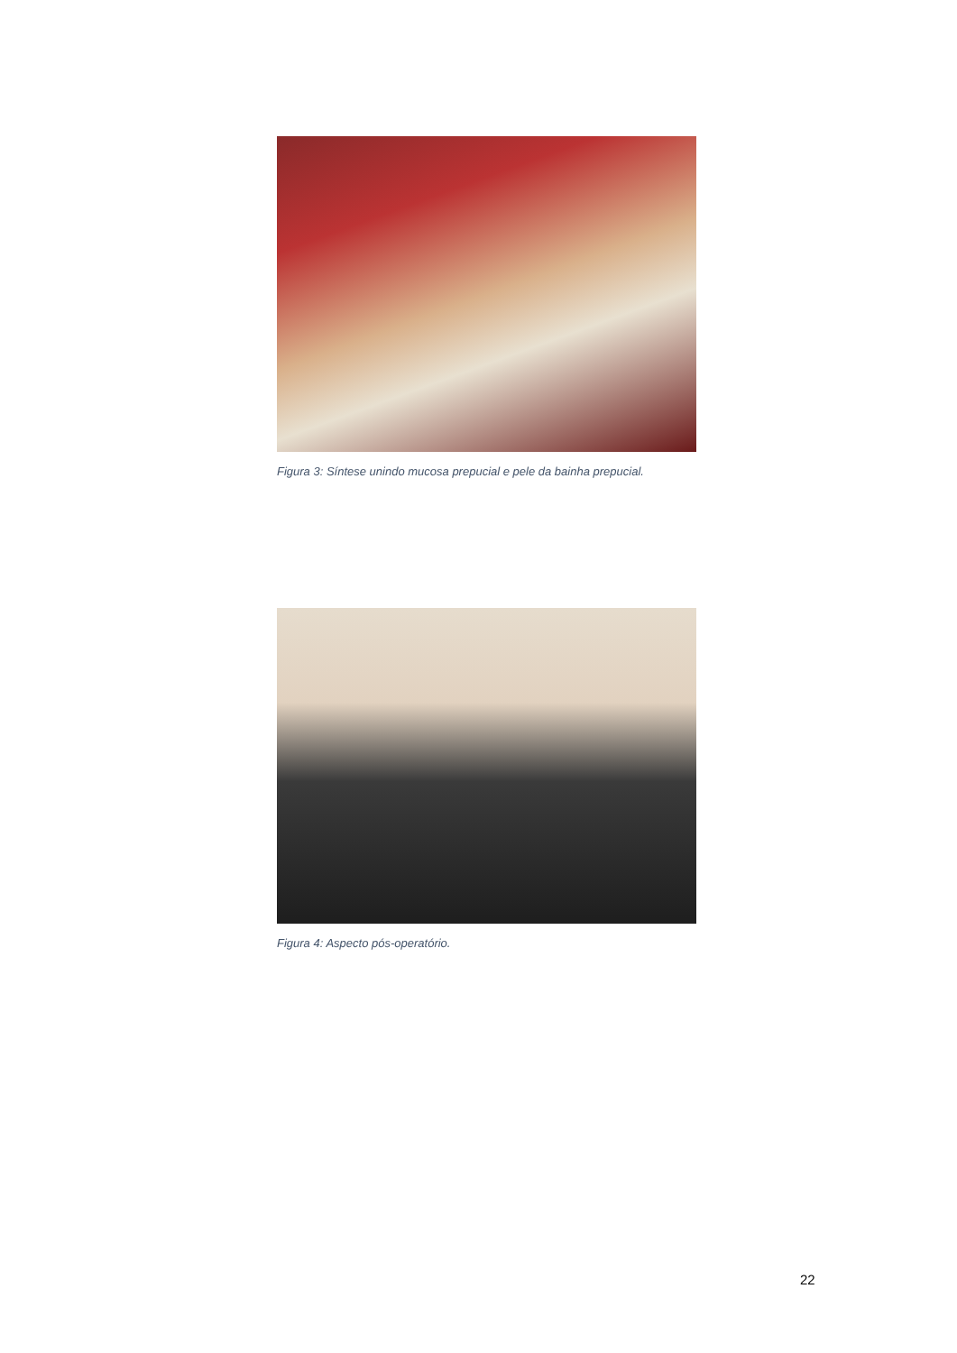Figura 3: Síntese unindo mucosa prepucial e pele da bainha prepucial.
Figura 4: Aspecto pós-operatório.
22